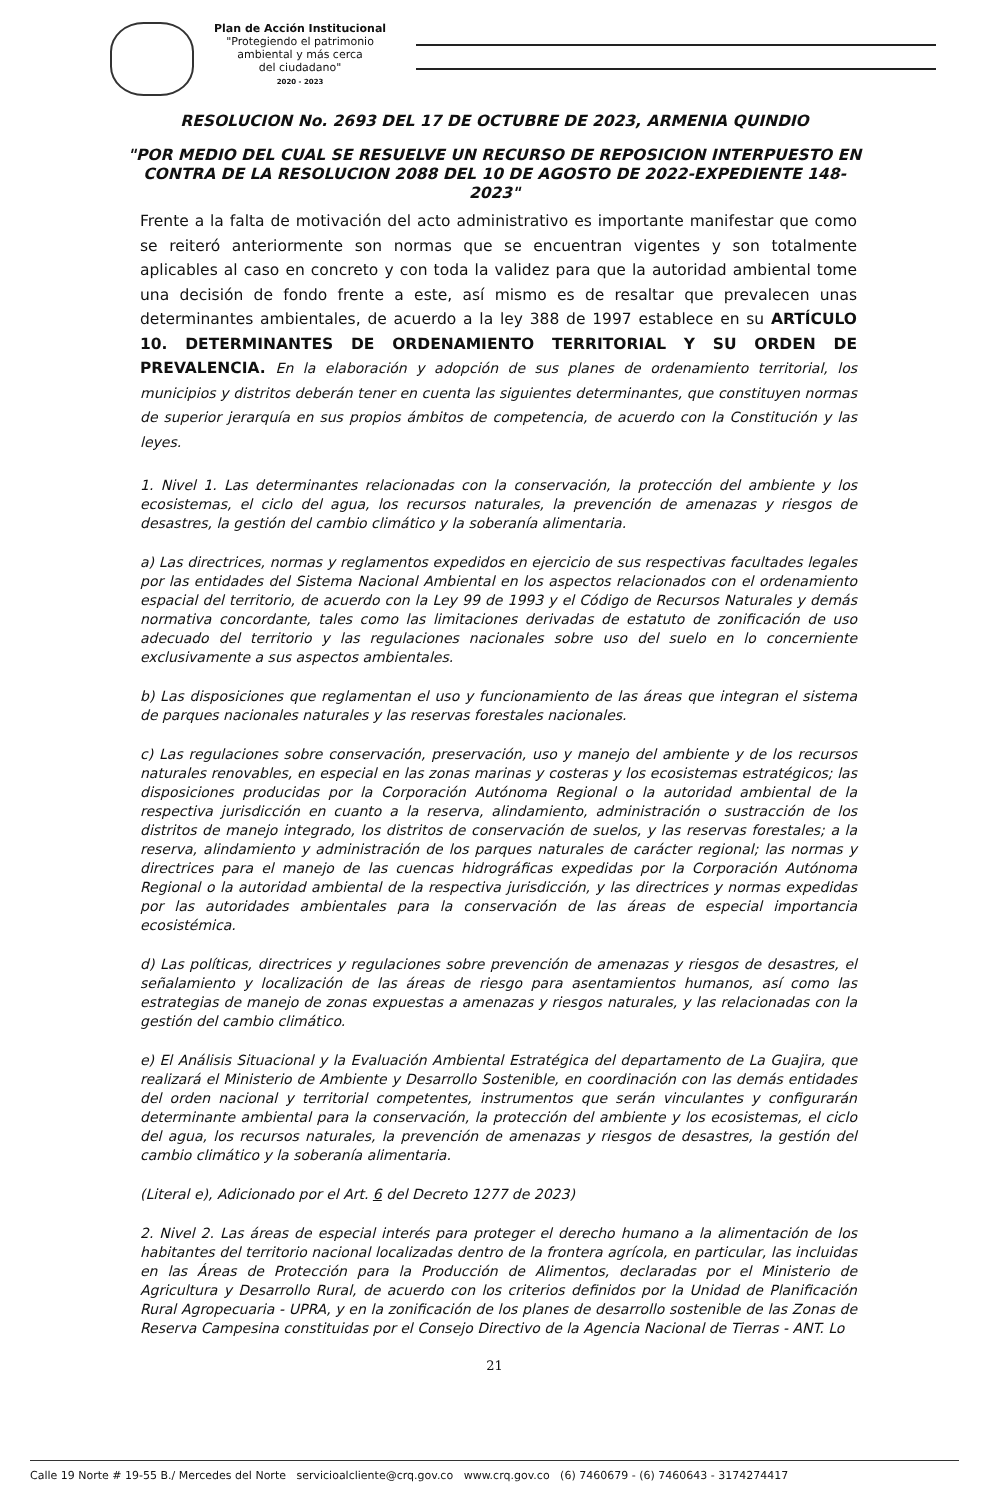Plan de Acción Institucional
"Protegiendo el patrimonio
ambiental y más cerca
del ciudadano"
2020 - 2023
RESOLUCION No. 2693 DEL 17 DE OCTUBRE DE 2023, ARMENIA QUINDIO
"POR MEDIO DEL CUAL SE RESUELVE UN RECURSO DE REPOSICION INTERPUESTO EN CONTRA DE LA RESOLUCION 2088 DEL 10 DE AGOSTO DE 2022-EXPEDIENTE 148-2023"
Frente a la falta de motivación del acto administrativo es importante manifestar que como se reiteró anteriormente son normas que se encuentran vigentes y son totalmente aplicables al caso en concreto y con toda la validez para que la autoridad ambiental tome una decisión de fondo frente a este, así mismo es de resaltar que prevalecen unas determinantes ambientales, de acuerdo a la ley 388 de 1997 establece en su ARTÍCULO 10. DETERMINANTES DE ORDENAMIENTO TERRITORIAL Y SU ORDEN DE PREVALENCIA. En la elaboración y adopción de sus planes de ordenamiento territorial, los municipios y distritos deberán tener en cuenta las siguientes determinantes, que constituyen normas de superior jerarquía en sus propios ámbitos de competencia, de acuerdo con la Constitución y las leyes.
1. Nivel 1. Las determinantes relacionadas con la conservación, la protección del ambiente y los ecosistemas, el ciclo del agua, los recursos naturales, la prevención de amenazas y riesgos de desastres, la gestión del cambio climático y la soberanía alimentaria.
a) Las directrices, normas y reglamentos expedidos en ejercicio de sus respectivas facultades legales por las entidades del Sistema Nacional Ambiental en los aspectos relacionados con el ordenamiento espacial del territorio, de acuerdo con la Ley 99 de 1993 y el Código de Recursos Naturales y demás normativa concordante, tales como las limitaciones derivadas de estatuto de zonificación de uso adecuado del territorio y las regulaciones nacionales sobre uso del suelo en lo concerniente exclusivamente a sus aspectos ambientales.
b) Las disposiciones que reglamentan el uso y funcionamiento de las áreas que integran el sistema de parques nacionales naturales y las reservas forestales nacionales.
c) Las regulaciones sobre conservación, preservación, uso y manejo del ambiente y de los recursos naturales renovables, en especial en las zonas marinas y costeras y los ecosistemas estratégicos; las disposiciones producidas por la Corporación Autónoma Regional o la autoridad ambiental de la respectiva jurisdicción en cuanto a la reserva, alindamiento, administración o sustracción de los distritos de manejo integrado, los distritos de conservación de suelos, y las reservas forestales; a la reserva, alindamiento y administración de los parques naturales de carácter regional; las normas y directrices para el manejo de las cuencas hidrográficas expedidas por la Corporación Autónoma Regional o la autoridad ambiental de la respectiva jurisdicción, y las directrices y normas expedidas por las autoridades ambientales para la conservación de las áreas de especial importancia ecosistémica.
d) Las políticas, directrices y regulaciones sobre prevención de amenazas y riesgos de desastres, el señalamiento y localización de las áreas de riesgo para asentamientos humanos, así como las estrategias de manejo de zonas expuestas a amenazas y riesgos naturales, y las relacionadas con la gestión del cambio climático.
e) El Análisis Situacional y la Evaluación Ambiental Estratégica del departamento de La Guajira, que realizará el Ministerio de Ambiente y Desarrollo Sostenible, en coordinación con las demás entidades del orden nacional y territorial competentes, instrumentos que serán vinculantes y configurarán determinante ambiental para la conservación, la protección del ambiente y los ecosistemas, el ciclo del agua, los recursos naturales, la prevención de amenazas y riesgos de desastres, la gestión del cambio climático y la soberanía alimentaria.
(Literal e), Adicionado por el Art. 6 del Decreto 1277 de 2023)
2. Nivel 2. Las áreas de especial interés para proteger el derecho humano a la alimentación de los habitantes del territorio nacional localizadas dentro de la frontera agrícola, en particular, las incluidas en las Áreas de Protección para la Producción de Alimentos, declaradas por el Ministerio de Agricultura y Desarrollo Rural, de acuerdo con los criterios definidos por la Unidad de Planificación Rural Agropecuaria - UPRA, y en la zonificación de los planes de desarrollo sostenible de las Zonas de Reserva Campesina constituidas por el Consejo Directivo de la Agencia Nacional de Tierras - ANT. Lo
21
Calle 19 Norte # 19-55 B./ Mercedes del Norte servicioalcliente@crq.gov.co www.crq.gov.co (6) 7460679 - (6) 7460643 - 3174274417